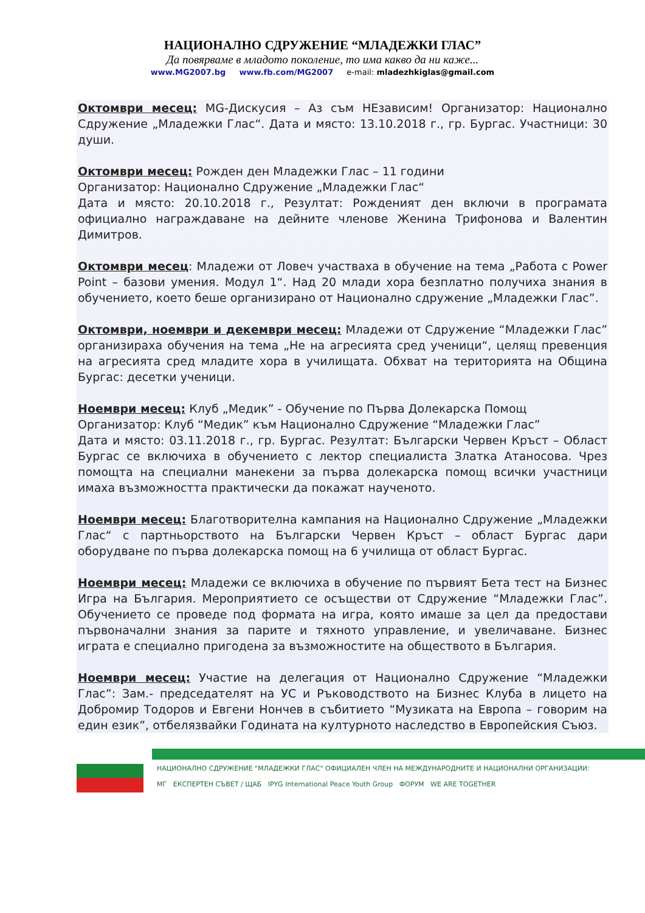НАЦИОНАЛНО СДРУЖЕНИЕ “МЛАДЕЖКИ ГЛАС”
Да повярваме в младото поколение, то има какво да ни каже...
www.MG2007.bg www.fb.com/MG2007 e-mail: mladezhkiglas@gmail.com
Октомври месец: MG-Дискусия – Аз съм НЕзависим! Организатор: Национално Сдружение „Младежки Глас“. Дата и място: 13.10.2018 г., гр. Бургас. Участници: 30 души.
Октомври месец: Рожден ден Младежки Глас – 11 години
Организатор: Национално Сдружение „Младежки Глас“
Дата и място: 20.10.2018 г., Резултат: Рожденият ден включи в програмата официално награждаване на дейните членове Женина Трифонова и Валентин Димитров.
Октомври месец: Младежи от Ловеч участваха в обучение на тема „Работа с Power Point – базови умения. Модул 1“. Над 20 млади хора безплатно получиха знания в обучението, което беше организирано от Национално сдружение „Младежки Глас”.
Октомври, ноември и декември месец: Младежи от Сдружение “Младежки Глас” организираха обучения на тема „Не на агресията сред ученици“, целящ превенция на агресията сред младите хора в училищата. Обхват на територията на Община Бургас: десетки ученици.
Ноември месец: Клуб „Медик” - Обучение по Първа Долекарска Помощ
Организатор: Клуб “Медик” към Национално Сдружение “Младежки Глас”
Дата и място: 03.11.2018 г., гр. Бургас. Резултат: Български Червен Кръст – Област Бургас се включиха в обучението с лектор специалиста Златка Атаносова. Чрез помощта на специални манекени за първа долекарска помощ всички участници имаха възможността практически да покажат наученото.
Ноември месец: Благотворителна кампания на Национално Сдружение „Младежки Глас“ с партньорството на Български Червен Кръст – област Бургас дари оборудване по първа долекарска помощ на 6 училища от област Бургас.
Ноември месец: Младежи се включиха в обучение по първият Бета тест на Бизнес Игра на България. Мероприятието се осъществи от Сдружение “Младежки Глас”. Обучението се проведе под формата на игра, която имаше за цел да предостави първоначални знания за парите и тяхното управление, и увеличаване. Бизнес играта е специално пригодена за възможностите на обществото в България.
Ноември месец: Участие на делегация от Национално Сдружение “Младежки Глас”: Зам.- председателят на УС и Ръководството на Бизнес Клуба в лицето на Добромир Тодоров и Евгени Нончев в събитието “Музиката на Европа – говорим на един език”, отбелязвайки Годината на културното наследство в Европейския Съюз.
НАЦИОНАЛНО СДРУЖЕНИЕ "МЛАДЕЖКИ ГЛАС" ОФИЦИАЛЕН ЧЛЕН НА МЕЖДУНАРОДНИТЕ И НАЦИОНАЛНИ ОРГАНИЗАЦИИ:
МГ ЕКСПЕРТЕН СЪВЕТ / ЩАБ IPYG International Peace Youth Group ФОРУМ WE ARE TOGETHER